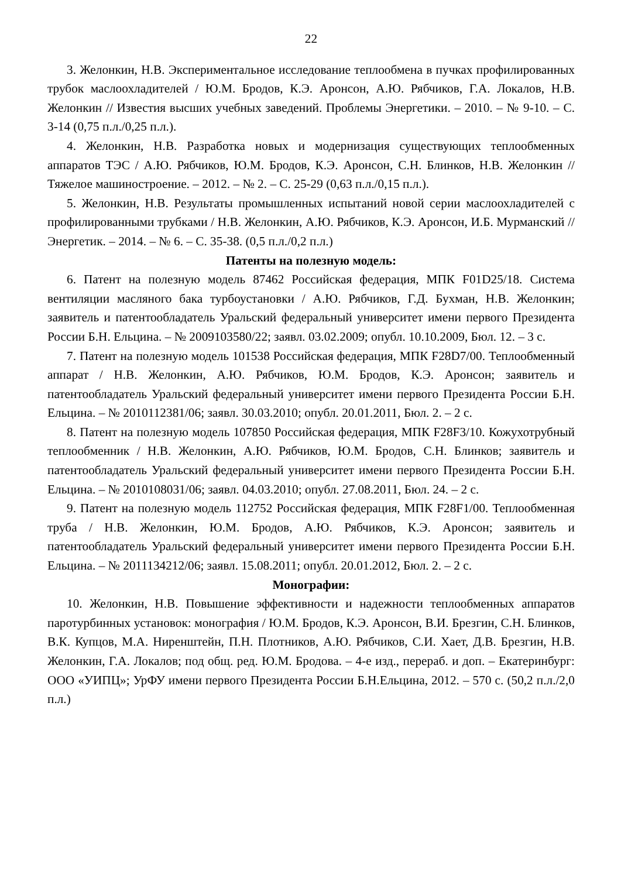22
3. Желонкин, Н.В. Экспериментальное исследование теплообмена в пучках профилированных трубок маслоохладителей / Ю.М. Бродов, К.Э. Аронсон, А.Ю. Рябчиков, Г.А. Локалов, Н.В. Желонкин // Известия высших учебных заведений. Проблемы Энергетики. – 2010. – № 9-10. – С. 3-14 (0,75 п.л./0,25 п.л.).
4. Желонкин, Н.В. Разработка новых и модернизация существующих теплообменных аппаратов ТЭС / А.Ю. Рябчиков, Ю.М. Бродов, К.Э. Аронсон, С.Н. Блинков, Н.В. Желонкин // Тяжелое машиностроение. – 2012. – № 2. – С. 25-29 (0,63 п.л./0,15 п.л.).
5. Желонкин, Н.В. Результаты промышленных испытаний новой серии маслоохладителей с профилированными трубками / Н.В. Желонкин, А.Ю. Рябчиков, К.Э. Аронсон, И.Б. Мурманский // Энергетик. – 2014. – № 6. – С. 35-38. (0,5 п.л./0,2 п.л.)
Патенты на полезную модель:
6. Патент на полезную модель 87462 Российская федерация, МПК F01D25/18. Система вентиляции масляного бака турбоустановки / А.Ю. Рябчиков, Г.Д. Бухман, Н.В. Желонкин; заявитель и патентообладатель Уральский федеральный университет имени первого Президента России Б.Н. Ельцина. – № 2009103580/22; заявл. 03.02.2009; опубл. 10.10.2009, Бюл. 12. – 3 с.
7. Патент на полезную модель 101538 Российская федерация, МПК F28D7/00. Теплообменный аппарат / Н.В. Желонкин, А.Ю. Рябчиков, Ю.М. Бродов, К.Э. Аронсон; заявитель и патентообладатель Уральский федеральный университет имени первого Президента России Б.Н. Ельцина. – № 2010112381/06; заявл. 30.03.2010; опубл. 20.01.2011, Бюл. 2. – 2 с.
8. Патент на полезную модель 107850 Российская федерация, МПК F28F3/10. Кожухотрубный теплообменник / Н.В. Желонкин, А.Ю. Рябчиков, Ю.М. Бродов, С.Н. Блинков; заявитель и патентообладатель Уральский федеральный университет имени первого Президента России Б.Н. Ельцина. – № 2010108031/06; заявл. 04.03.2010; опубл. 27.08.2011, Бюл. 24. – 2 с.
9. Патент на полезную модель 112752 Российская федерация, МПК F28F1/00. Теплообменная труба / Н.В. Желонкин, Ю.М. Бродов, А.Ю. Рябчиков, К.Э. Аронсон; заявитель и патентообладатель Уральский федеральный университет имени первого Президента России Б.Н. Ельцина. – № 2011134212/06; заявл. 15.08.2011; опубл. 20.01.2012, Бюл. 2. – 2 с.
Монографии:
10. Желонкин, Н.В. Повышение эффективности и надежности теплообменных аппаратов паротурбинных установок: монография / Ю.М. Бродов, К.Э. Аронсон, В.И. Брезгин, С.Н. Блинков, В.К. Купцов, М.А. Ниренштейн, П.Н. Плотников, А.Ю. Рябчиков, С.И. Хает, Д.В. Брезгин, Н.В. Желонкин, Г.А. Локалов; под общ. ред. Ю.М. Бродова. – 4-е изд., перераб. и доп. – Екатеринбург: ООО «УИПЦ»; УрФУ имени первого Президента России Б.Н.Ельцина, 2012. – 570 с. (50,2 п.л./2,0 п.л.)